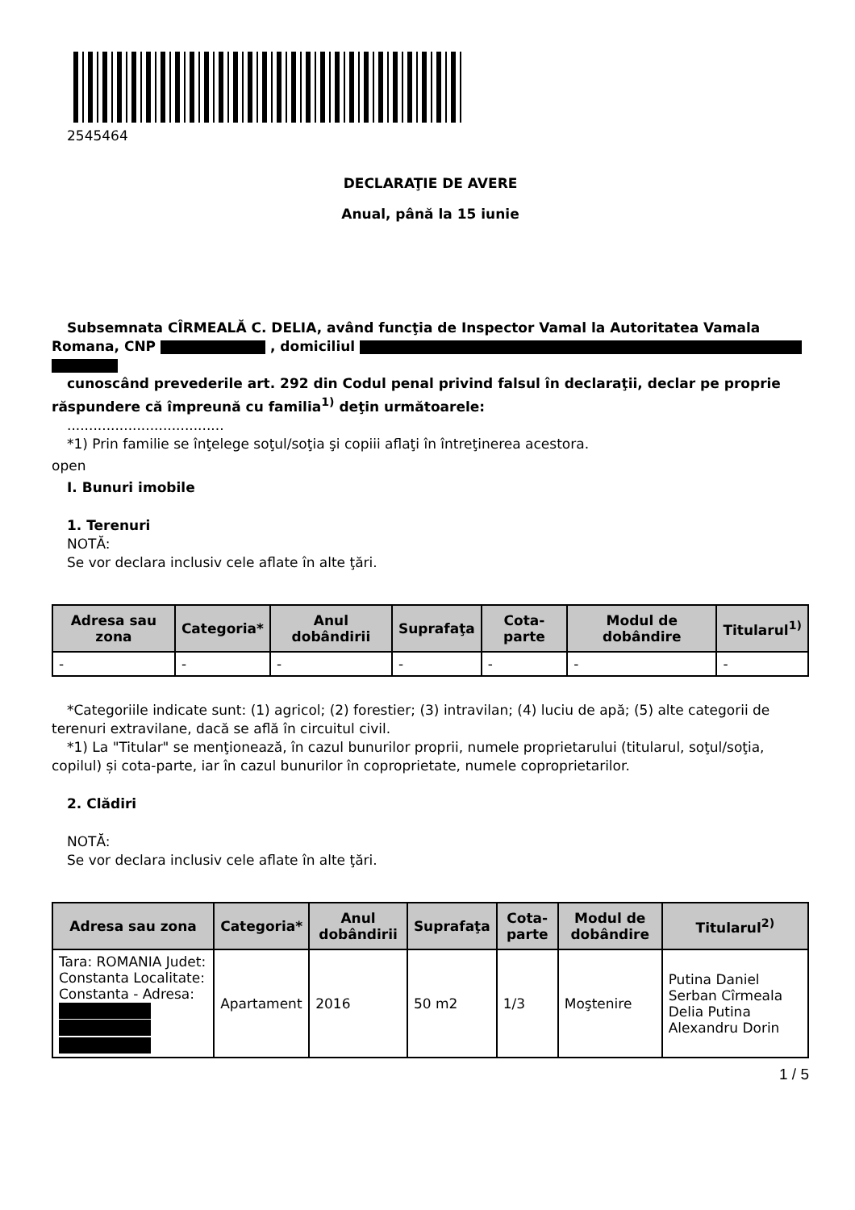2545464
DECLARAŢIE DE AVERE
Anual, până la 15 iunie
Subsemnata CÎRMEALĂ C. DELIA, având funcţia de Inspector Vamal la Autoritatea Vamala
Romana, CNP , domiciliul
cunoscând prevederile art. 292 din Codul penal privind falsul în declaraţii, declar pe proprie
răspundere că împreună cu familia<sup>1)</sup> deţin următoarele:
....................................
*1) Prin familie se înţelege soţul/soţia şi copiii aflaţi în întreţinerea acestora.
open
I. Bunuri imobile
1. Terenuri
NOTĂ:
Se vor declara inclusiv cele aflate în alte ţări.
| Adresa sau zona | Categoria* | Anul dobândirii | Suprafaţa | Cota-parte | Modul de dobândire | Titularul<sup>1)</sup> |
| --- | --- | --- | --- | --- | --- | --- |
| - | - | - | - | - | - | - |
*Categoriile indicate sunt: (1) agricol; (2) forestier; (3) intravilan; (4) luciu de apă; (5) alte categorii de
terenuri extravilane, dacă se află în circuitul civil.
*1) La "Titular" se menţionează, în cazul bunurilor proprii, numele proprietarului (titularul, soţul/soţia,
copilul) și cota-parte, iar în cazul bunurilor în coproprietate, numele coproprietarilor.
2. Clădiri
NOTĂ:
Se vor declara inclusiv cele aflate în alte ţări.
| Adresa sau zona | Categoria* | Anul dobândirii | Suprafaţa | Cota-parte | Modul de dobândire | Titularul<sup>2)</sup> |
| --- | --- | --- | --- | --- | --- | --- |
| Tara: ROMANIA Judet: Constanta Localitate: Constanta - Adresa: | Apartament | 2016 | 50 m2 | 1/3 | Moştenire | Putina Daniel Serban Cîrmeala Delia Putina Alexandru Dorin |
1 / 5